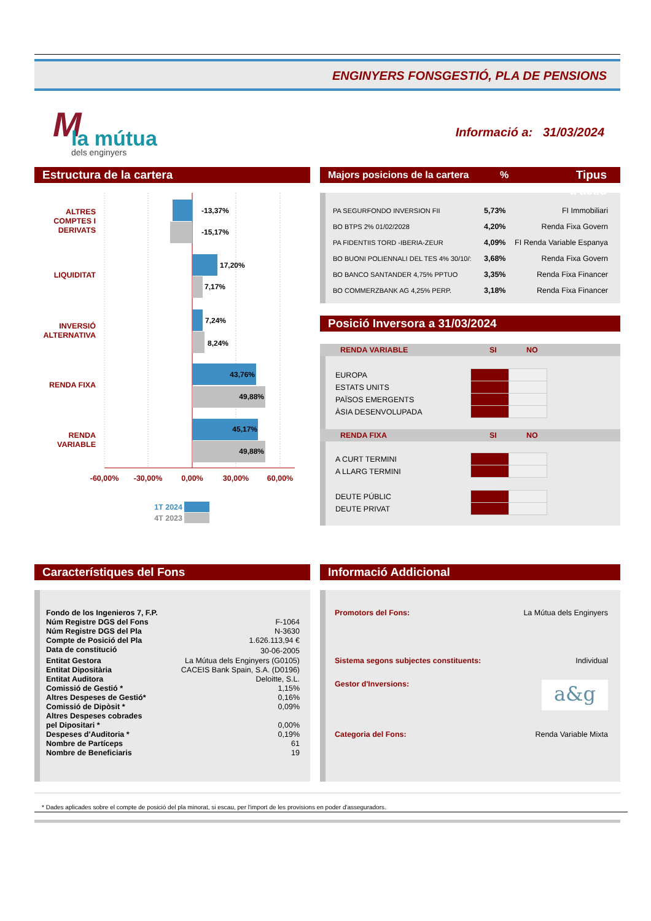ENGINYERS FONSGESTIÓ, PLA DE PENSIONS
M la mútua
dels enginyers
Informació a: 31/03/2024
Estructura de la cartera
ALTRES
COMPTES I
DERIVATS
LIQUIDITAT
INVERSIÓ
ALTERNATIVA
RENDA FIXA
RENDA
VARIABLE
-13,37%
-15,17%
17,20%
7,17%
7,24%
8,24%
43,76%
49,88%
45,17%
49,88%
-60,00%
-30,00%
0,00%
30,00%
60,00%
1T 2024
4T 2023
Majors posicions de la cartera% Tipus d'actiu
| PA SEGURFONDO INVERSION FII | 5,73% | FI Immobiliari |
| BO BTPS 2% 01/02/2028 | 4,20% | Renda Fixa Govern |
| PA FIDENTIIS TORD -IBERIA-ZEUR | 4,09% | FI Renda Variable Espanya |
| BO BUONI POLIENNALI DEL TES 4% 30/10/: | 3,68% | Renda Fixa Govern |
| BO BANCO SANTANDER 4,75% PPTUO | 3,35% | Renda Fixa Financer |
| BO COMMERZBANK AG 4,25% PERP. | 3,18% | Renda Fixa Financer |
Posició Inversora a 31/03/2024
RENDA VARIABLE SI NO
| EUROPA | | |
| ESTATS UNITS | | |
| PAÏSOS EMERGENTS | | |
| ÀSIA DESENVOLUPADA | | |
RENDA FIXA SI NO
| A CURT TERMINI | | |
| A LLARG TERMINI | | |
| DEUTE PÚBLIC | | |
| DEUTE PRIVAT | | |
Característiques del Fons
| Fondo de los Ingenieros 7, F.P. | |
| Núm Registre DGS del Fons | F-1064 |
| Núm Registre DGS del Pla | N-3630 |
| Compte de Posició del Pla | 1.626.113,94 € |
| Data de constitució | 30-06-2005 |
| Entitat Gestora | La Mútua dels Enginyers (G0105) |
| Entitat Dipositària | CACEIS Bank Spain, S.A. (D0196) |
| Entitat Auditora | Deloitte, S.L. |
| Comissió de Gestió * | 1,15% |
| Altres Despeses de Gestió* | 0,16% |
| Comissió de Dipòsit * | 0,09% |
| Altres Despeses cobrades pel Dipositari * | 0,00% |
| Despeses d'Auditoria * | 0,19% |
| Nombre de Partíceps | 61 |
| Nombre de Beneficiaris | 19 |
Informació Addicional
Promotors del Fons: La Mútua dels Enginyers
Sistema segons subjectes constituents: Individual
Gestor d'Inversions: a&g
Categoria del Fons: Renda Variable Mixta
* Dades aplicades sobre el compte de posició del pla minorat, si escau, per l'import de les provisions en poder d'asseguradors.